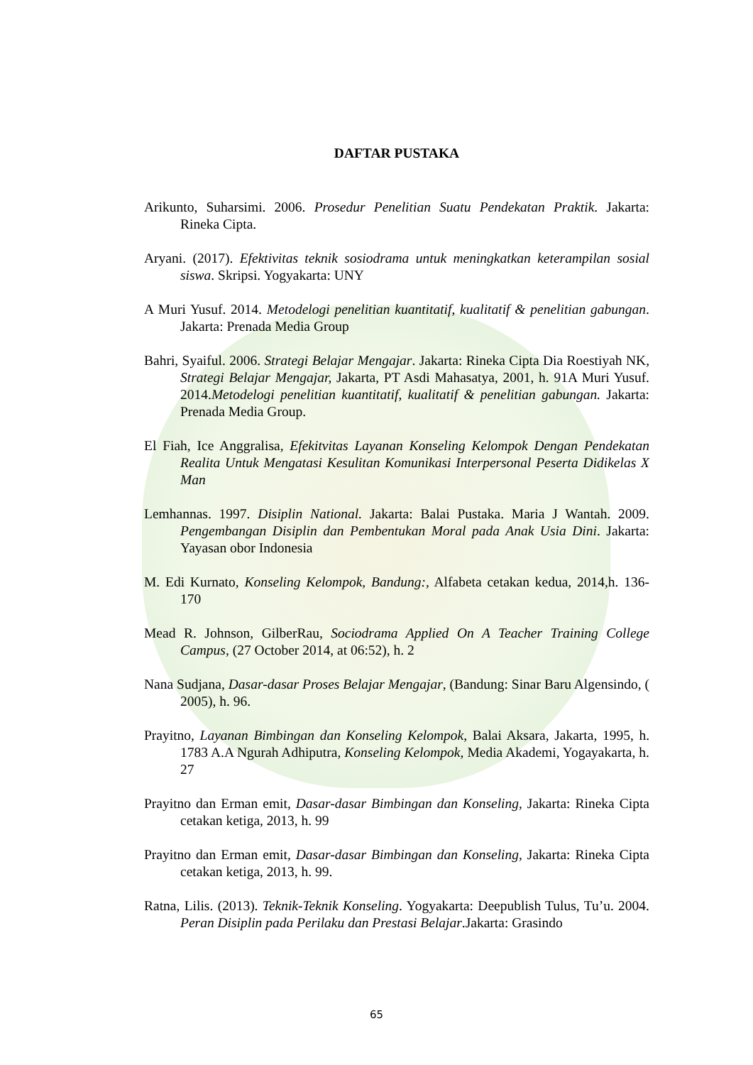DAFTAR PUSTAKA
Arikunto, Suharsimi. 2006. Prosedur Penelitian Suatu Pendekatan Praktik. Jakarta: Rineka Cipta.
Aryani. (2017). Efektivitas teknik sosiodrama untuk meningkatkan keterampilan sosial siswa. Skripsi. Yogyakarta: UNY
A Muri Yusuf. 2014. Metodelogi penelitian kuantitatif, kualitatif & penelitian gabungan. Jakarta: Prenada Media Group
Bahri, Syaiful. 2006. Strategi Belajar Mengajar. Jakarta: Rineka Cipta Dia Roestiyah NK, Strategi Belajar Mengajar, Jakarta, PT Asdi Mahasatya, 2001, h. 91A Muri Yusuf. 2014.Metodelogi penelitian kuantitatif, kualitatif & penelitian gabungan. Jakarta: Prenada Media Group.
El Fiah, Ice Anggralisa, Efekitvitas Layanan Konseling Kelompok Dengan Pendekatan Realita Untuk Mengatasi Kesulitan Komunikasi Interpersonal Peserta Didikelas X Man
Lemhannas. 1997. Disiplin National. Jakarta: Balai Pustaka. Maria J Wantah. 2009. Pengembangan Disiplin dan Pembentukan Moral pada Anak Usia Dini. Jakarta: Yayasan obor Indonesia
M. Edi Kurnato, Konseling Kelompok, Bandung:, Alfabeta cetakan kedua, 2014,h. 136- 170
Mead R. Johnson, GilberRau, Sociodrama Applied On A Teacher Training College Campus, (27 October 2014, at 06:52), h. 2
Nana Sudjana, Dasar-dasar Proses Belajar Mengajar, (Bandung: Sinar Baru Algensindo, ( 2005), h. 96.
Prayitno, Layanan Bimbingan dan Konseling Kelompok, Balai Aksara, Jakarta, 1995, h. 1783 A.A Ngurah Adhiputra, Konseling Kelompok, Media Akademi, Yogayakarta, h. 27
Prayitno dan Erman emit, Dasar-dasar Bimbingan dan Konseling, Jakarta: Rineka Cipta cetakan ketiga, 2013, h. 99
Prayitno dan Erman emit, Dasar-dasar Bimbingan dan Konseling, Jakarta: Rineka Cipta cetakan ketiga, 2013, h. 99.
Ratna, Lilis. (2013). Teknik-Teknik Konseling. Yogyakarta: Deepublish Tulus, Tu’u. 2004. Peran Disiplin pada Perilaku dan Prestasi Belajar.Jakarta: Grasindo
65